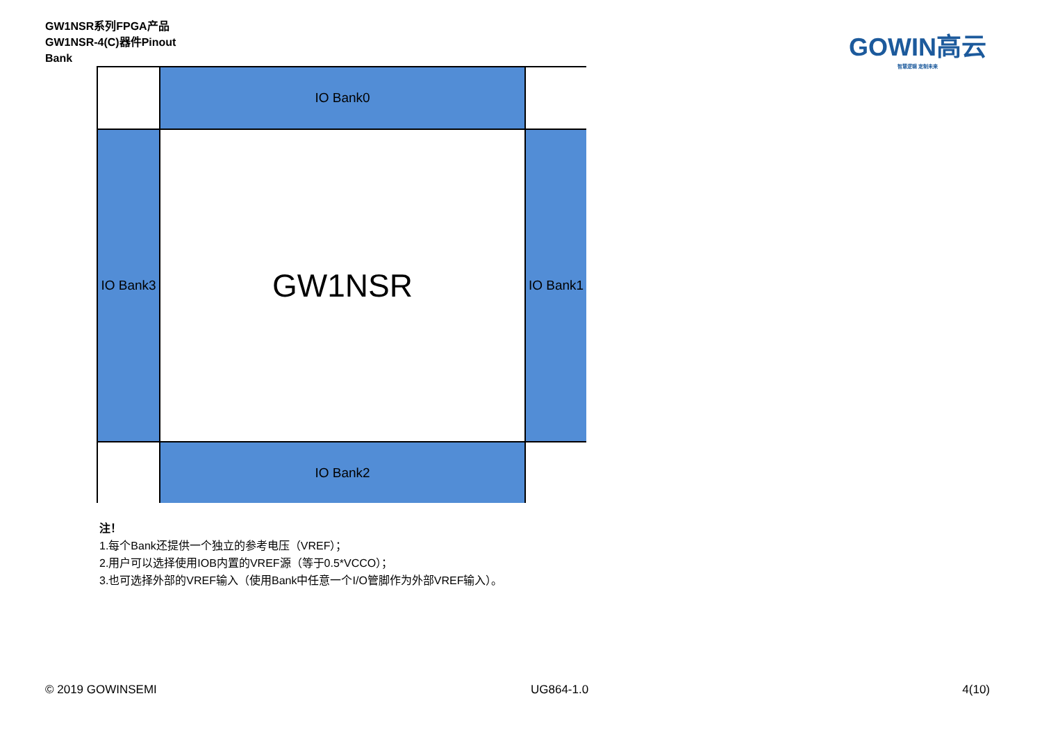GW1NSR系列FPGA产品
GW1NSR-4(C)器件Pinout
Bank
GOWIN高云
智慧逻辑 定制未来
IO Bank0
IO Bank3
GW1NSR
IO Bank1
IO Bank2
注！
1.每个Bank还提供一个独立的参考电压（VREF）；
2.用户可以选择使用IOB内置的VREF源（等于0.5*VCCO）；
3.也可选择外部的VREF输入（使用Bank中任意一个I/O管脚作为外部VREF输入）。
© 2019 GOWINSEMI UG864-1.0 4(10)